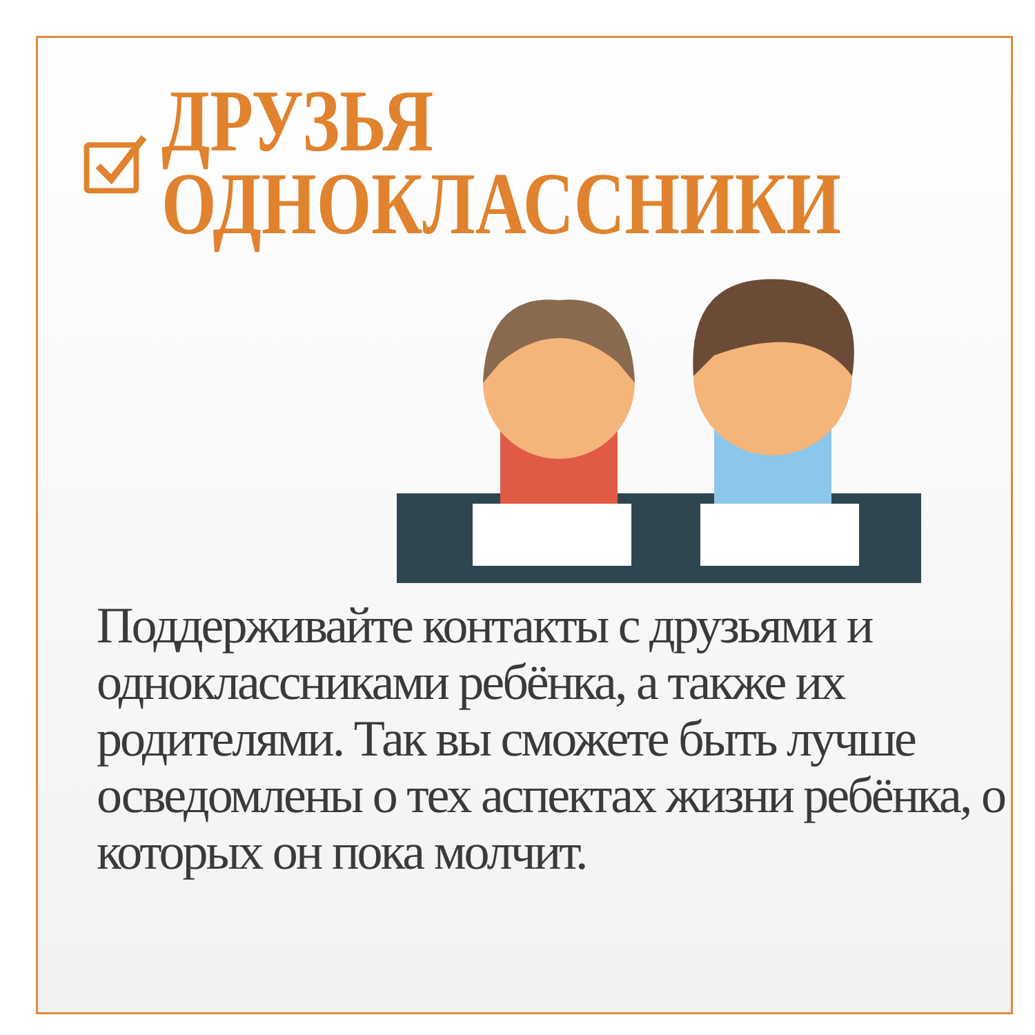ДРУЗЬЯ
ОДНОКЛАССНИКИ
Поддерживайте контакты с друзьями и одноклассниками ребёнка, а также их родителями. Так вы сможете быть лучше осведомлены о тех аспектах жизни ребёнка, о которых он пока молчит.